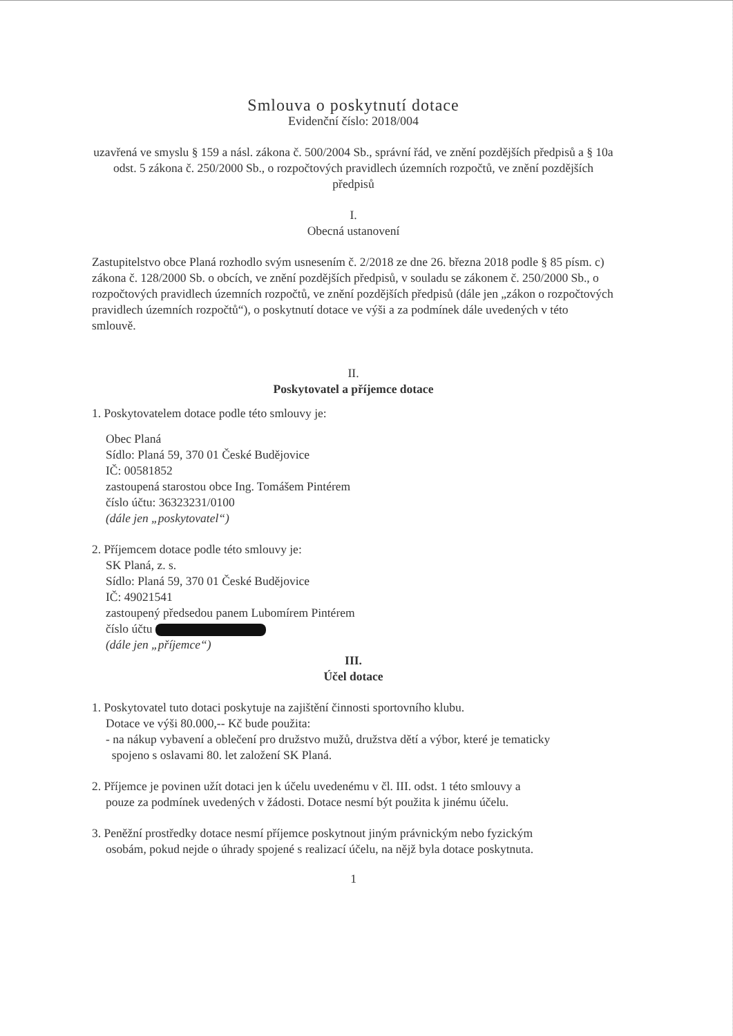Smlouva o poskytnutí dotace
Evidenční číslo: 2018/004
uzavřená ve smyslu § 159 a násl. zákona č. 500/2004 Sb., správní řád, ve znění pozdějších předpisů a § 10a odst. 5 zákona č. 250/2000 Sb., o rozpočtových pravidlech územních rozpočtů, ve znění pozdějších předpisů
I.
Obecná ustanovení
Zastupitelstvo obce Planá rozhodlo svým usnesením č. 2/2018 ze dne 26. března 2018 podle § 85 písm. c) zákona č. 128/2000 Sb. o obcích, ve znění pozdějších předpisů, v souladu se zákonem č. 250/2000 Sb., o rozpočtových pravidlech územních rozpočtů, ve znění pozdějších předpisů (dále jen „zákon o rozpočtových pravidlech územních rozpočtů“), o poskytnutí dotace ve výši a za podmínek dále uvedených v této smlouvě.
II.
Poskytovatel a příjemce dotace
1. Poskytovatelem dotace podle této smlouvy je:
Obec Planá
Sídlo: Planá 59, 370 01 České Budějovice
IČ: 00581852
zastoupená starostou obce Ing. Tomášem Pintérem
číslo účtu: 36323231/0100
(dále jen „poskytovatel“)
2. Příjemcem dotace podle této smlouvy je:
SK Planá, z. s.
Sídlo: Planá 59, 370 01 České Budějovice
IČ: 49021541
zastoupený předsedou panem Lubomírem Pintérem
číslo účtu
(dále jen „příjemce“)
III.
Účel dotace
1. Poskytovatel tuto dotaci poskytuje na zajištění činnosti sportovního klubu.
Dotace ve výši 80.000,-- Kč bude použita:
- na nákup vybavení a oblečení pro družstvo mužů, družstva dětí a výbor, které je tematicky
spojeno s oslavami 80. let založení SK Planá.
2. Příjemce je povinen užít dotaci jen k účelu uvedenému v čl. III. odst. 1 této smlouvy a
pouze za podmínek uvedených v žádosti. Dotace nesmí být použita k jinému účelu.
3. Peněžní prostředky dotace nesmí příjemce poskytnout jiným právnickým nebo fyzickým
osobám, pokud nejde o úhrady spojené s realizací účelu, na nějž byla dotace poskytnuta.
1